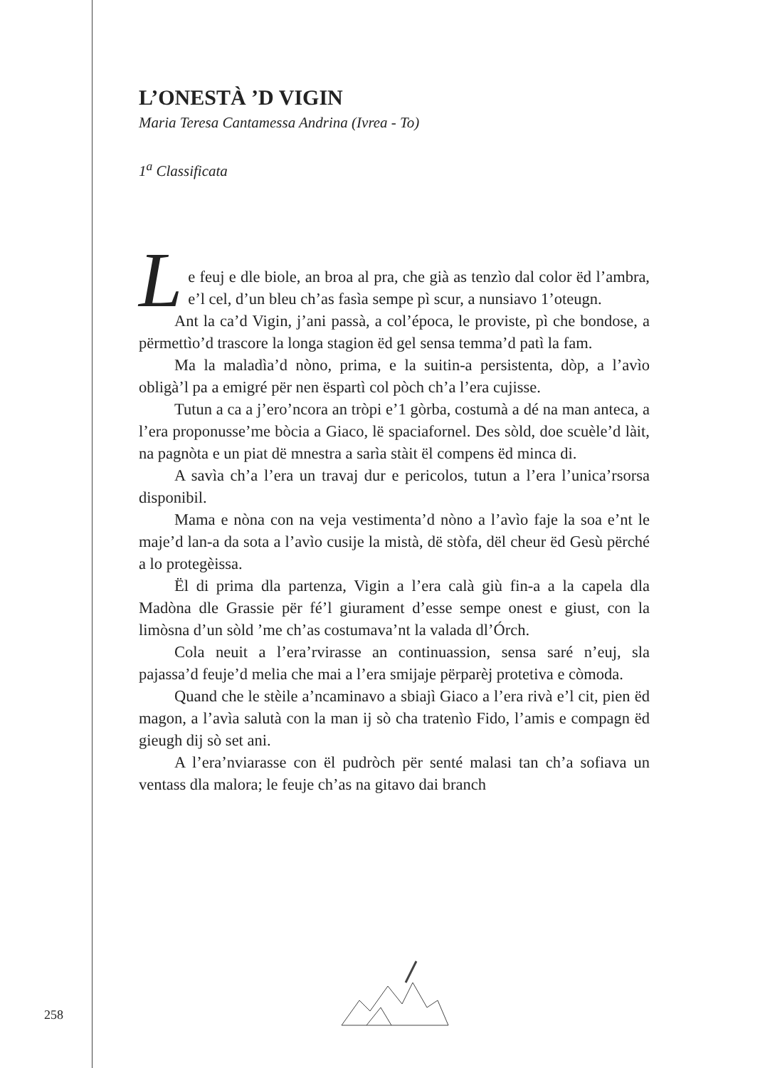L’ONESTÀ ’D VIGIN
Maria Teresa Cantamessa Andrina (Ivrea - To)
1<sup>a</sup> Classificata
Le feuj e dle biole, an broa al pra, che già as tenzìo dal color ëd l’ambra, e’l cel, d’un bleu ch’as fasìa sempe pì scur, a nunsiavo 1’oteugn.
Ant la ca’d Vigin, j’ani passà, a col’época, le proviste, pì che bondose, a përmettìo’d trascore la longa stagion ëd gel sensa temma’d patì la fam.
Ma la maladìa’d nòno, prima, e la suitin-a persistenta, dòp, a l’avìo obligà’l pa a emigré për nen ëspartì col pòch ch’a l’era cujisse.
Tutun a ca a j’ero’ncora an tròpi e’1 gòrba, costumà a dé na man anteca, a l’era proponusse’me bòcia a Giaco, lë spaciafornel. Des sòld, doe scuèle’d làit, na pagnòta e un piat dë mnestra a sarìa stàit ël compens ëd minca di.
A savìa ch’a l’era un travaj dur e pericolos, tutun a l’era l’unica’rsorsa disponibil.
Mama e nòna con na veja vestimenta’d nòno a l’avìo faje la soa e’nt le maje’d lan-a da sota a l’avìo cusije la mistà, dë stòfa, dël cheur ëd Gesù përché a lo protegèissa.
Ël di prima dla partenza, Vigin a l’era calà giù fin-a a la capela dla Madòna dle Grassie për fé’l giurament d’esse sempe onest e giust, con la limòsna d’un sòld ’me ch’as costumava’nt la valada dl’Órch.
Cola neuit a l’era’rvirasse an continuassion, sensa saré n’euj, sla pajassa’d feuje’d melia che mai a l’era smijaje përparèj protetiva e còmoda.
Quand che le stèile a’ncaminavo a sbiajì Giaco a l’era rivà e’l cit, pien ëd magon, a l’avìa salutà con la man ij sò cha tratenìo Fido, l’amis e compagn ëd gieugh dij sò set ani.
A l’era’nviarasse con ël pudròch për senté malasi tan ch’a sofiava un ventass dla malora; le feuje ch’as na gitavo dai branch
258